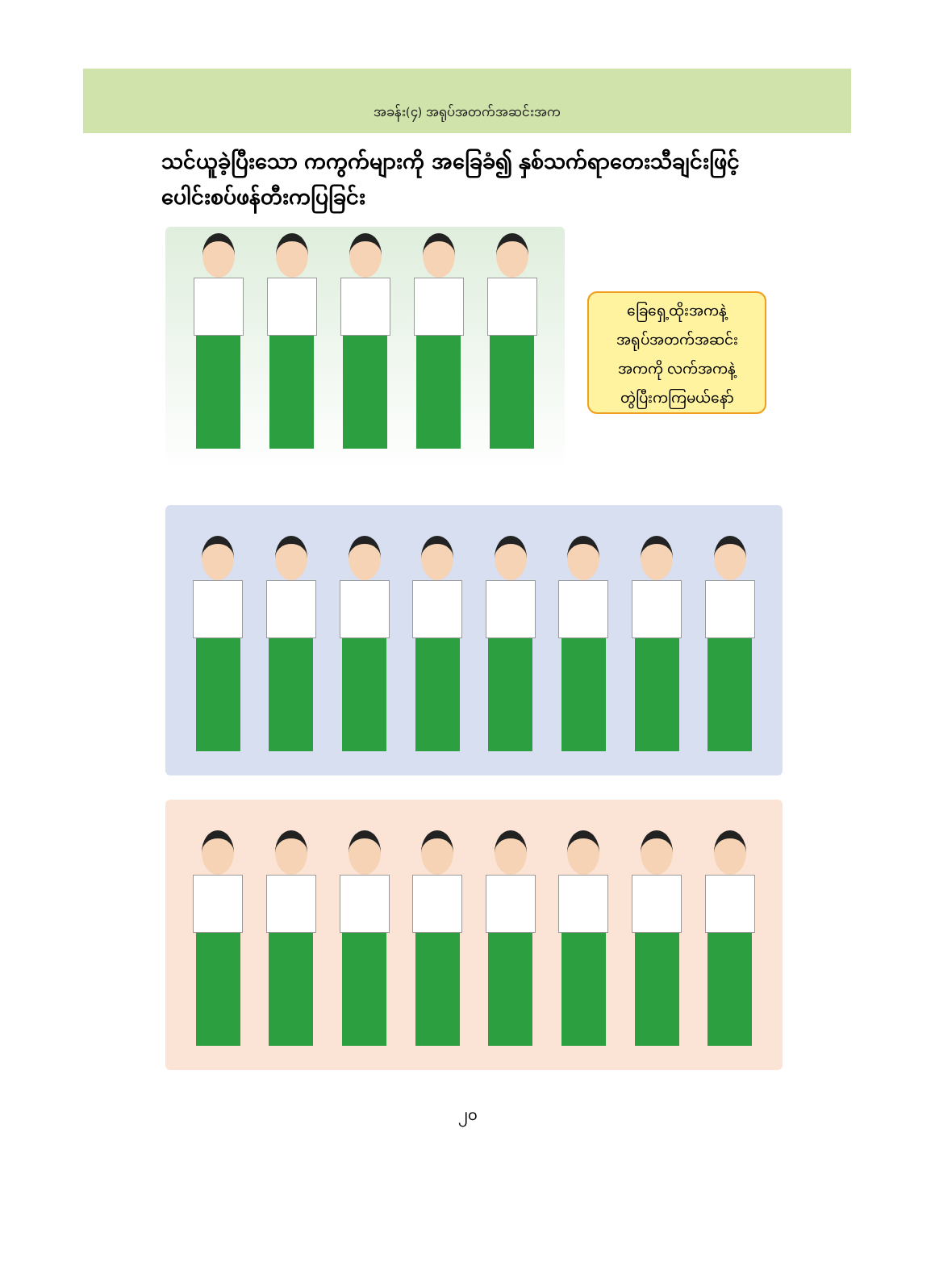အခန်း(၄) အရုပ်အတက်အဆင်းအက
သင်ယူခဲ့ပြီးသော ကကွက်များကို အခြေခံ၍ နှစ်သက်ရာတေးသီချင်းဖြင့် ပေါင်းစပ်ဖန်တီးကပြခြင်း
ခြေရှေ့ထိုးအကနဲ့
အရုပ်အတက်အဆင်း
အကကို လက်အကနဲ့
တွဲပြီးကကြမယ်နော်
၂၀